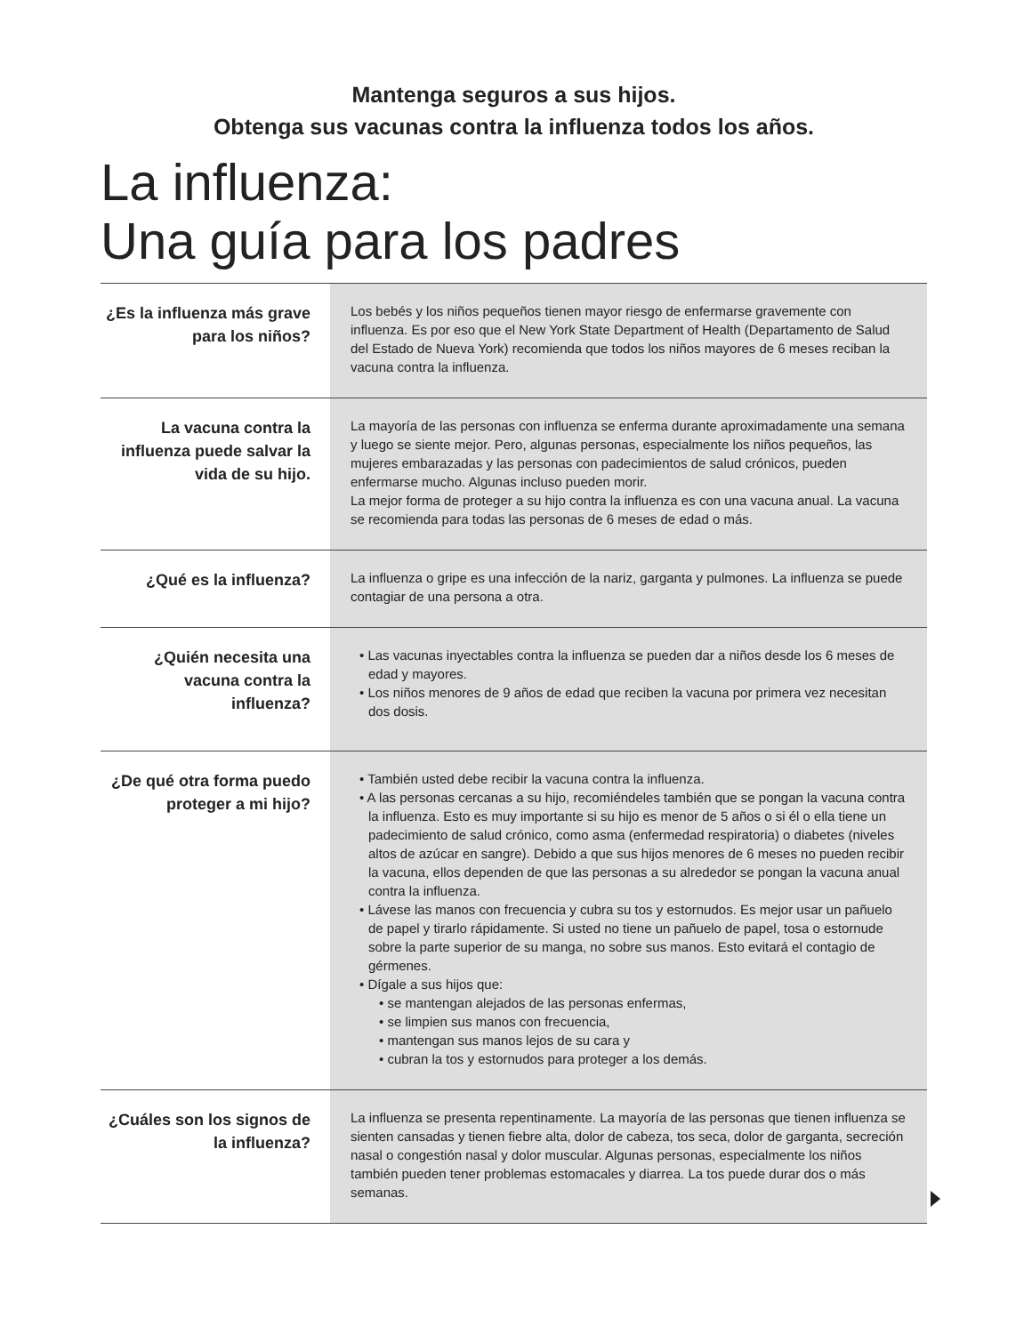Mantenga seguros a sus hijos.
Obtenga sus vacunas contra la influenza todos los años.
La influenza:
Una guía para los padres
| ¿Es la influenza más grave para los niños? | Los bebés y los niños pequeños tienen mayor riesgo de enfermarse gravemente con influenza. Es por eso que el New York State Department of Health (Departamento de Salud del Estado de Nueva York) recomienda que todos los niños mayores de 6 meses reciban la vacuna contra la influenza. |
| La vacuna contra la influenza puede salvar la vida de su hijo. | La mayoría de las personas con influenza se enferma durante aproximadamente una semana y luego se siente mejor. Pero, algunas personas, especialmente los niños pequeños, las mujeres embarazadas y las personas con padecimientos de salud crónicos, pueden enfermarse mucho. Algunas incluso pueden morir. La mejor forma de proteger a su hijo contra la influenza es con una vacuna anual. La vacuna se recomienda para todas las personas de 6 meses de edad o más. |
| ¿Qué es la influenza? | La influenza o gripe es una infección de la nariz, garganta y pulmones. La influenza se puede contagiar de una persona a otra. |
| ¿Quién necesita una vacuna contra la influenza? | • Las vacunas inyectables contra la influenza se pueden dar a niños desde los 6 meses de edad y mayores. • Los niños menores de 9 años de edad que reciben la vacuna por primera vez necesitan dos dosis. |
| ¿De qué otra forma puedo proteger a mi hijo? | • También usted debe recibir la vacuna contra la influenza. • A las personas cercanas a su hijo, recomiéndeles también que se pongan la vacuna contra la influenza. Esto es muy importante si su hijo es menor de 5 años o si él o ella tiene un padecimiento de salud crónico, como asma (enfermedad respiratoria) o diabetes (niveles altos de azúcar en sangre). Debido a que sus hijos menores de 6 meses no pueden recibir la vacuna, ellos dependen de que las personas a su alrededor se pongan la vacuna anual contra la influenza. • Lávese las manos con frecuencia y cubra su tos y estornudos. Es mejor usar un pañuelo de papel y tirarlo rápidamente. Si usted no tiene un pañuelo de papel, tosa o estornude sobre la parte superior de su manga, no sobre sus manos. Esto evitará el contagio de gérmenes. • Dígale a sus hijos que: • se mantengan alejados de las personas enfermas, • se limpien sus manos con frecuencia, • mantengan sus manos lejos de su cara y • cubran la tos y estornudos para proteger a los demás. |
| ¿Cuáles son los signos de la influenza? | La influenza se presenta repentinamente. La mayoría de las personas que tienen influenza se sienten cansadas y tienen fiebre alta, dolor de cabeza, tos seca, dolor de garganta, secreción nasal o congestión nasal y dolor muscular. Algunas personas, especialmente los niños también pueden tener problemas estomacales y diarrea. La tos puede durar dos o más semanas. |